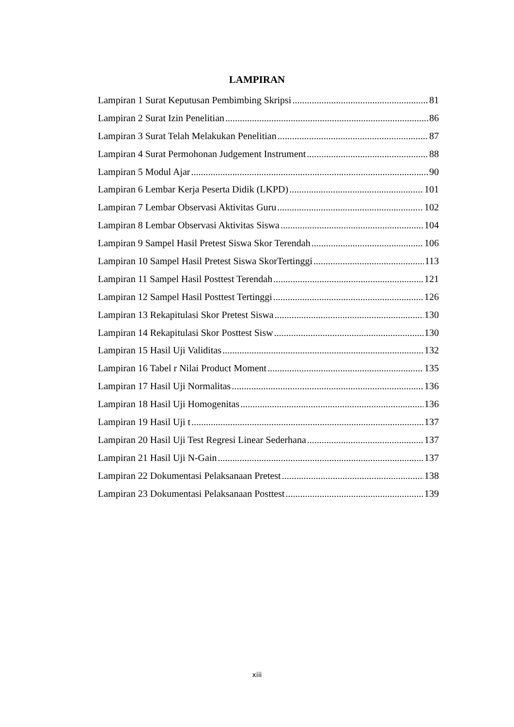LAMPIRAN
Lampiran 1 Surat Keputusan Pembimbing Skripsi 81
Lampiran 2 Surat Izin Penelitian 86
Lampiran 3 Surat Telah Melakukan Penelitian 87
Lampiran 4 Surat Permohonan Judgement Instrument 88
Lampiran 5 Modul Ajar 90
Lampiran 6 Lembar Kerja Peserta Didik (LKPD) 101
Lampiran 7 Lembar Observasi Aktivitas Guru 102
Lampiran 8 Lembar Observasi Aktivitas Siswa 104
Lampiran 9 Sampel Hasil Pretest Siswa Skor Terendah 106
Lampiran 10 Sampel Hasil Pretest Siswa SkorTertinggi 113
Lampiran 11 Sampel Hasil Posttest Terendah 121
Lampiran 12 Sampel Hasil Posttest Tertinggi 126
Lampiran 13 Rekapitulasi Skor Pretest Siswa 130
Lampiran 14 Rekapitulasi Skor Posttest Sisw 130
Lampiran 15 Hasil Uji Validitas 132
Lampiran 16 Tabel r Nilai Product Moment 135
Lampiran 17 Hasil Uji Normalitas 136
Lampiran 18 Hasil Uji Homogenitas 136
Lampiran 19 Hasil Uji t 137
Lampiran 20 Hasil Uji Test Regresi Linear Sederhana 137
Lampiran 21 Hasil Uji N-Gain 137
Lampiran 22 Dokumentasi Pelaksanaan Pretest 138
Lampiran 23 Dokumentasi Pelaksanaan Posttest 139
xiii